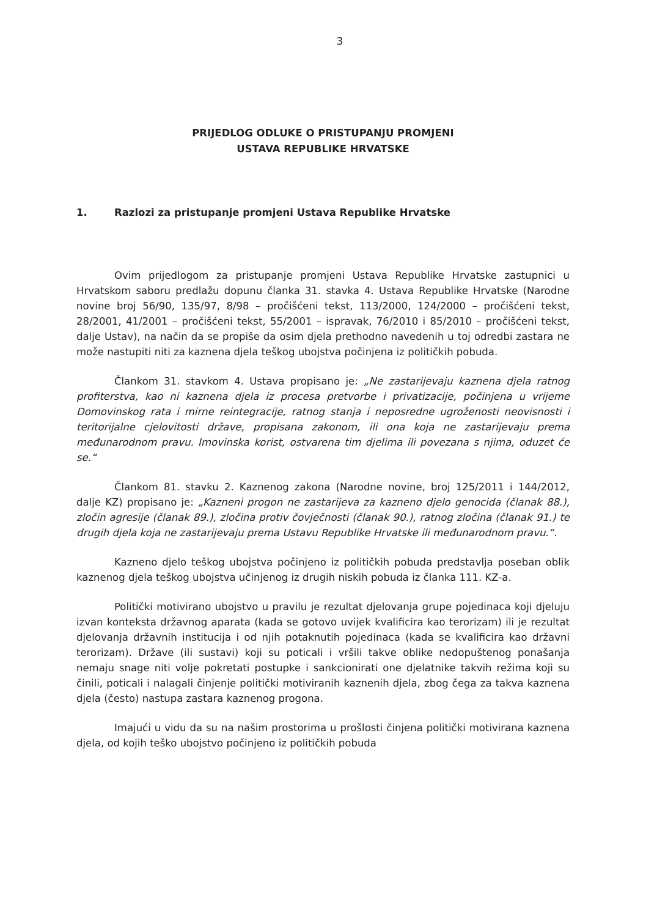3
PRIJEDLOG ODLUKE O PRISTUPANJU PROMJENI
USTAVA REPUBLIKE HRVATSKE
1. Razlozi za pristupanje promjeni Ustava Republike Hrvatske
Ovim prijedlogom za pristupanje promjeni Ustava Republike Hrvatske zastupnici u Hrvatskom saboru predlažu dopunu članka 31. stavka 4. Ustava Republike Hrvatske (Narodne novine broj 56/90, 135/97, 8/98 – pročišćeni tekst, 113/2000, 124/2000 – pročišćeni tekst, 28/2001, 41/2001 – pročišćeni tekst, 55/2001 – ispravak, 76/2010 i 85/2010 – pročišćeni tekst, dalje Ustav), na način da se propiše da osim djela prethodno navedenih u toj odredbi zastara ne može nastupiti niti za kaznena djela teškog ubojstva počinjena iz političkih pobuda.
Člankom 31. stavkom 4. Ustava propisano je: „Ne zastarijevaju kaznena djela ratnog profiterstva, kao ni kaznena djela iz procesa pretvorbe i privatizacije, počinjena u vrijeme Domovinskog rata i mirne reintegracije, ratnog stanja i neposredne ugroženosti neovisnosti i teritorijalne cjelovitosti države, propisana zakonom, ili ona koja ne zastarijevaju prema međunarodnom pravu. Imovinska korist, ostvarena tim djelima ili povezana s njima, oduzet će se.“
Člankom 81. stavku 2. Kaznenog zakona (Narodne novine, broj 125/2011 i 144/2012, dalje KZ) propisano je: „Kazneni progon ne zastarijeva za kazneno djelo genocida (članak 88.), zločin agresije (članak 89.), zločina protiv čovječnosti (članak 90.), ratnog zločina (članak 91.) te drugih djela koja ne zastarijevaju prema Ustavu Republike Hrvatske ili međunarodnom pravu.“.
Kazneno djelo teškog ubojstva počinjeno iz političkih pobuda predstavlja poseban oblik kaznenog djela teškog ubojstva učinjenog iz drugih niskih pobuda iz članka 111. KZ-a.
Politički motivirano ubojstvo u pravilu je rezultat djelovanja grupe pojedinaca koji djeluju izvan konteksta državnog aparata (kada se gotovo uvijek kvalificira kao terorizam) ili je rezultat djelovanja državnih institucija i od njih potaknutih pojedinaca (kada se kvalificira kao državni terorizam). Države (ili sustavi) koji su poticali i vršili takve oblike nedopuštenog ponašanja nemaju snage niti volje pokretati postupke i sankcionirati one djelatnike takvih režima koji su činili, poticali i nalagali činjenje politički motiviranih kaznenih djela, zbog čega za takva kaznena djela (često) nastupa zastara kaznenog progona.
Imajući u vidu da su na našim prostorima u prošlosti činjena politički motivirana kaznena djela, od kojih teško ubojstvo počinjeno iz političkih pobuda